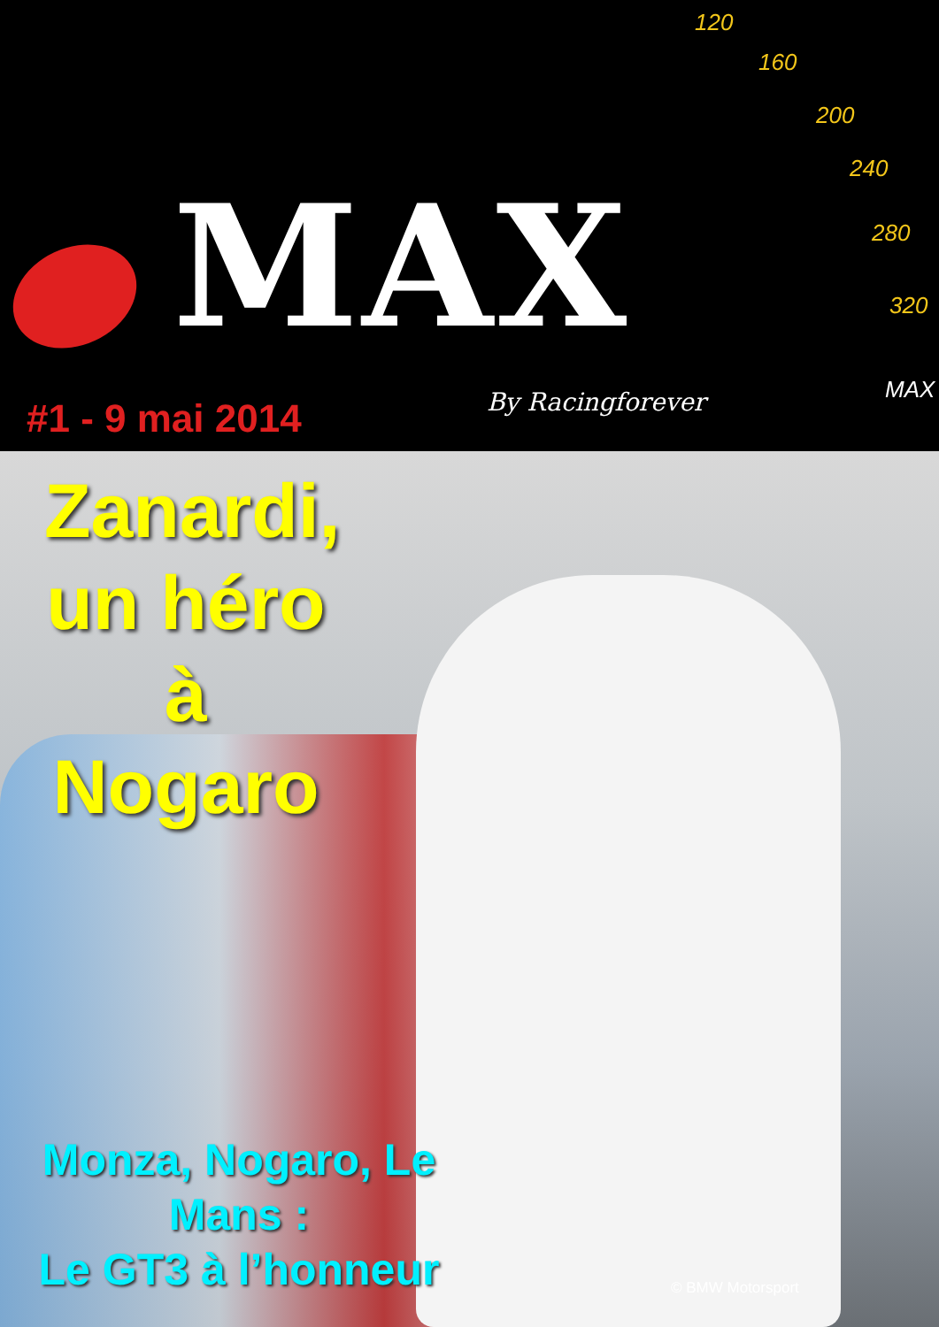MAX
120
160
200
240
280
320
MAX
By Racingforever
#1 - 9 mai 2014
Zanardi,
un héro
à Nogaro
Monza, Nogaro, Le Mans :
Le GT3 à l’honneur
© BMW Motorsport